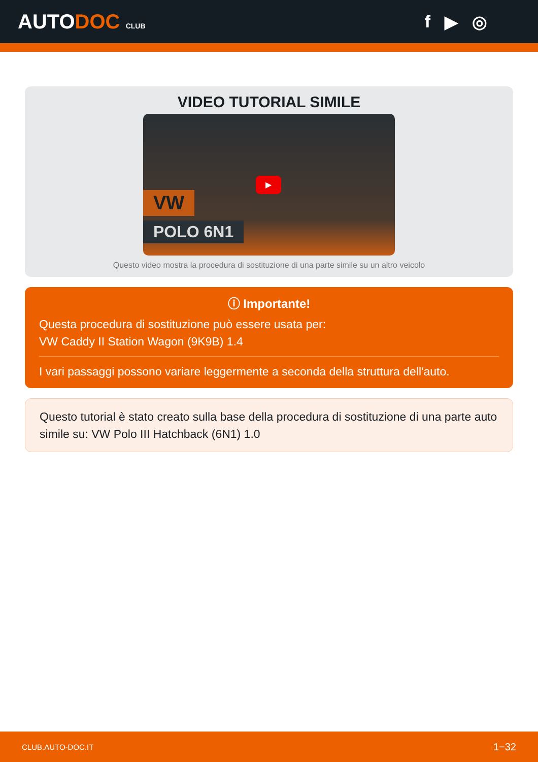AUTODOC CLUB
f ▶ ◎
VIDEO TUTORIAL SIMILE
VW
POLO 6N1
▶
Questo video mostra la procedura di sostituzione di una parte simile su un altro veicolo
ⓘ Importante!
Questa procedura di sostituzione può essere usata per:
VW Caddy II Station Wagon (9K9B) 1.4
I vari passaggi possono variare leggermente a seconda della struttura dell'auto.
Questo tutorial è stato creato sulla base della procedura di sostituzione di una parte auto simile su: VW Polo III Hatchback (6N1) 1.0
CLUB.AUTO-DOC.IT 1−32